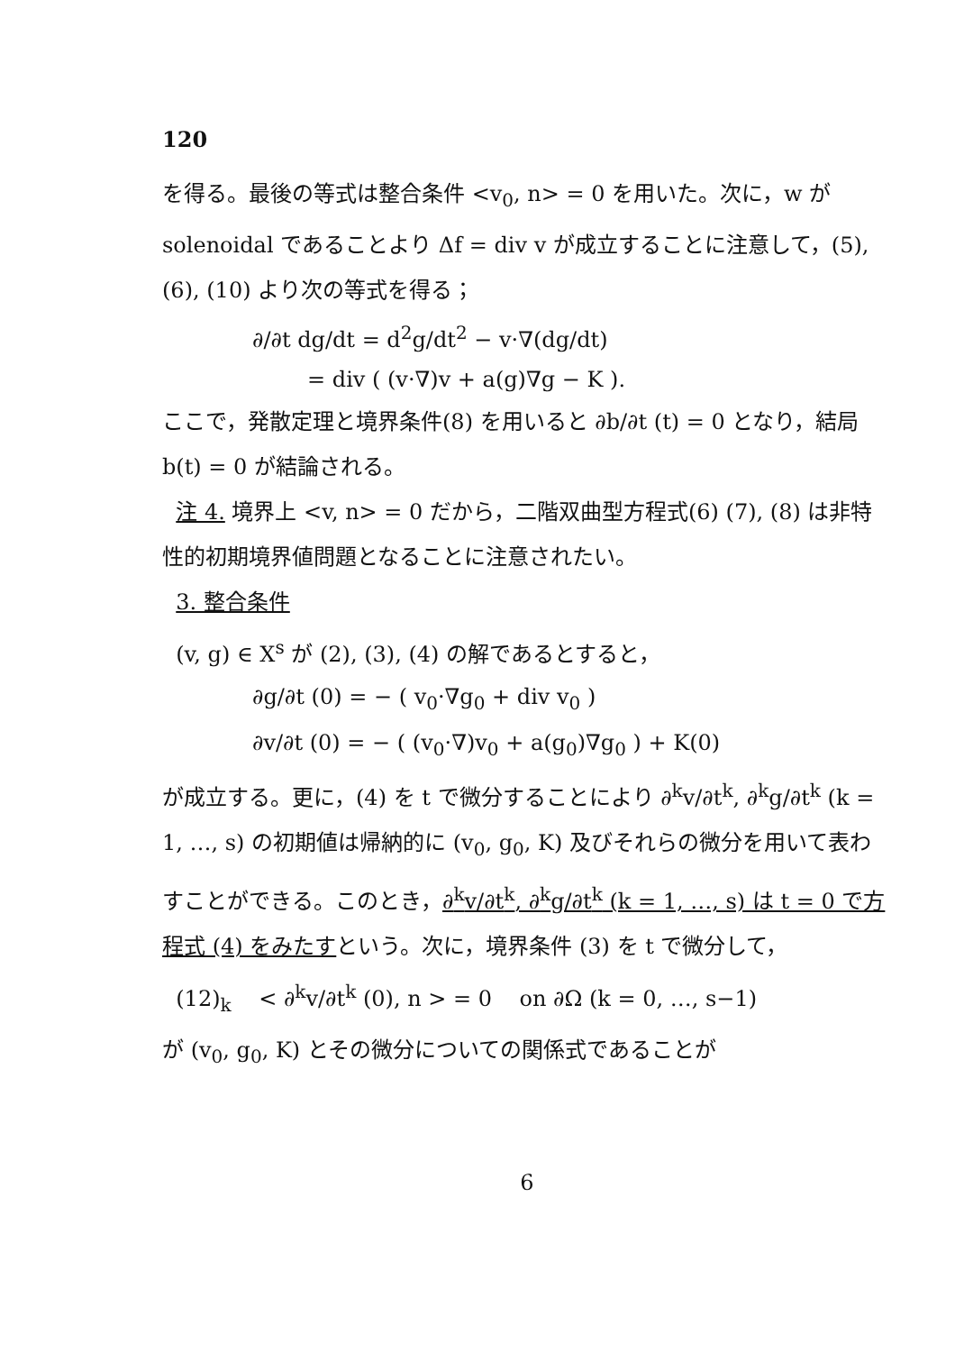120
を得る。最後の等式は整合条件 <v<sub>0</sub>, n> = 0 を用いた。次に，w が solenoidal であることより Δf = div v が成立することに注意して，(5), (6), (10) より次の等式を得る；
∂/∂t dg/dt = d<sup>2</sup>g/dt<sup>2</sup> − v·∇(dg/dt)
= div ( (v·∇)v + a(g)∇g − K ).
ここで，発散定理と境界条件(8) を用いると ∂b/∂t (t) = 0 となり，結局 b(t) = 0 が結論される。
注 4. 境界上 <v, n> = 0 だから，二階双曲型方程式(6) (7), (8) は非特性的初期境界値問題となることに注意されたい。
3. 整合条件
(v, g) ∈ X<sup>s</sup> が (2), (3), (4) の解であるとすると，
∂g/∂t (0) = − ( v<sub>0</sub>·∇g<sub>0</sub> + div v<sub>0</sub> )
∂v/∂t (0) = − ( (v<sub>0</sub>·∇)v<sub>0</sub> + a(g<sub>0</sub>)∇g<sub>0</sub> ) + K(0)
が成立する。更に，(4) を t で微分することにより ∂<sup>k</sup>v/∂t<sup>k</sup>, ∂<sup>k</sup>g/∂t<sup>k</sup> (k = 1, …, s) の初期値は帰納的に (v<sub>0</sub>, g<sub>0</sub>, K) 及びそれらの微分を用いて表わすことができる。このとき，∂<sup>k</sup>v/∂t<sup>k</sup>, ∂<sup>k</sup>g/∂t<sup>k</sup> (k = 1, …, s) は t = 0 で方程式 (4) をみたすという。次に，境界条件 (3) を t で微分して，
(12)<sub>k</sub> < ∂<sup>k</sup>v/∂t<sup>k</sup> (0), n > = 0 on ∂Ω (k = 0, …, s−1)
が (v<sub>0</sub>, g<sub>0</sub>, K) とその微分についての関係式であることが
6